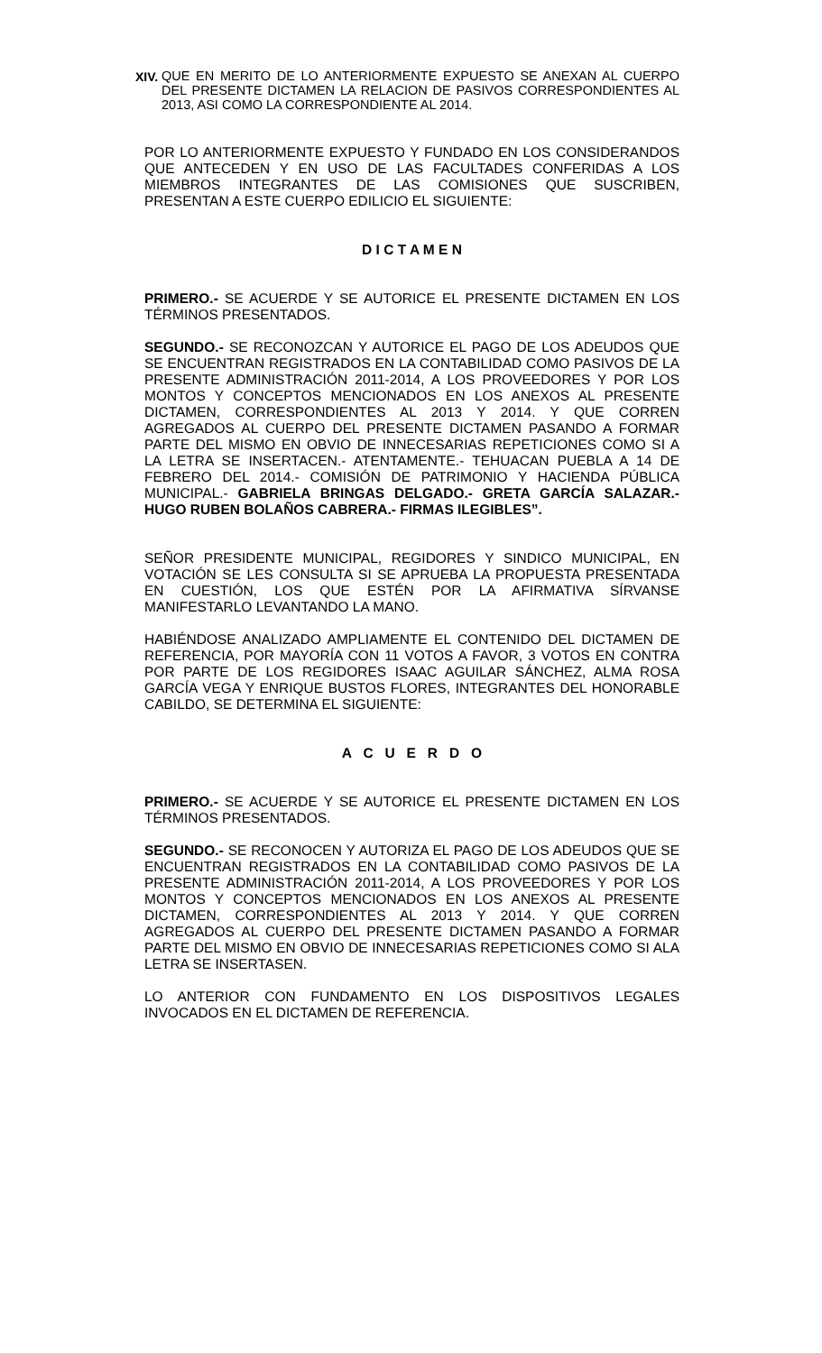XIV.
QUE EN MERITO DE LO ANTERIORMENTE EXPUESTO SE ANEXAN AL CUERPO DEL PRESENTE DICTAMEN LA RELACION DE PASIVOS CORRESPONDIENTES AL 2013, ASI COMO LA CORRESPONDIENTE AL 2014.
POR LO ANTERIORMENTE EXPUESTO Y FUNDADO EN LOS CONSIDERANDOS QUE ANTECEDEN Y EN USO DE LAS FACULTADES CONFERIDAS A LOS MIEMBROS INTEGRANTES DE LAS COMISIONES QUE SUSCRIBEN, PRESENTAN A ESTE CUERPO EDILICIO EL SIGUIENTE:
D I C T A M E N
PRIMERO.- SE ACUERDE Y SE AUTORICE EL PRESENTE DICTAMEN EN LOS TÉRMINOS PRESENTADOS.
SEGUNDO.- SE RECONOZCAN Y AUTORICE EL PAGO DE LOS ADEUDOS QUE SE ENCUENTRAN REGISTRADOS EN LA CONTABILIDAD COMO PASIVOS DE LA PRESENTE ADMINISTRACIÓN 2011-2014, A LOS PROVEEDORES Y POR LOS MONTOS Y CONCEPTOS MENCIONADOS EN LOS ANEXOS AL PRESENTE DICTAMEN, CORRESPONDIENTES AL 2013 Y 2014. Y QUE CORREN AGREGADOS AL CUERPO DEL PRESENTE DICTAMEN PASANDO A FORMAR PARTE DEL MISMO EN OBVIO DE INNECESARIAS REPETICIONES COMO SI A LA LETRA SE INSERTACEN.- ATENTAMENTE.- TEHUACAN PUEBLA A 14 DE FEBRERO DEL 2014.- COMISIÓN DE PATRIMONIO Y HACIENDA PÚBLICA MUNICIPAL.- GABRIELA BRINGAS DELGADO.- GRETA GARCÍA SALAZAR.- HUGO RUBEN BOLAÑOS CABRERA.- FIRMAS ILEGIBLES”.
SEÑOR PRESIDENTE MUNICIPAL, REGIDORES Y SINDICO MUNICIPAL, EN VOTACIÓN SE LES CONSULTA SI SE APRUEBA LA PROPUESTA PRESENTADA EN CUESTIÓN, LOS QUE ESTÉN POR LA AFIRMATIVA SÍRVANSE MANIFESTARLO LEVANTANDO LA MANO.
HABIÉNDOSE ANALIZADO AMPLIAMENTE EL CONTENIDO DEL DICTAMEN DE REFERENCIA, POR MAYORÍA CON 11 VOTOS A FAVOR, 3 VOTOS EN CONTRA POR PARTE DE LOS REGIDORES ISAAC AGUILAR SÁNCHEZ, ALMA ROSA GARCÍA VEGA Y ENRIQUE BUSTOS FLORES, INTEGRANTES DEL HONORABLE CABILDO, SE DETERMINA EL SIGUIENTE:
A C U E R D O
PRIMERO.- SE ACUERDE Y SE AUTORICE EL PRESENTE DICTAMEN EN LOS TÉRMINOS PRESENTADOS.
SEGUNDO.- SE RECONOCEN Y AUTORIZA EL PAGO DE LOS ADEUDOS QUE SE ENCUENTRAN REGISTRADOS EN LA CONTABILIDAD COMO PASIVOS DE LA PRESENTE ADMINISTRACIÓN 2011-2014, A LOS PROVEEDORES Y POR LOS MONTOS Y CONCEPTOS MENCIONADOS EN LOS ANEXOS AL PRESENTE DICTAMEN, CORRESPONDIENTES AL 2013 Y 2014. Y QUE CORREN AGREGADOS AL CUERPO DEL PRESENTE DICTAMEN PASANDO A FORMAR PARTE DEL MISMO EN OBVIO DE INNECESARIAS REPETICIONES COMO SI ALA LETRA SE INSERTASEN.
LO ANTERIOR CON FUNDAMENTO EN LOS DISPOSITIVOS LEGALES INVOCADOS EN EL DICTAMEN DE REFERENCIA.